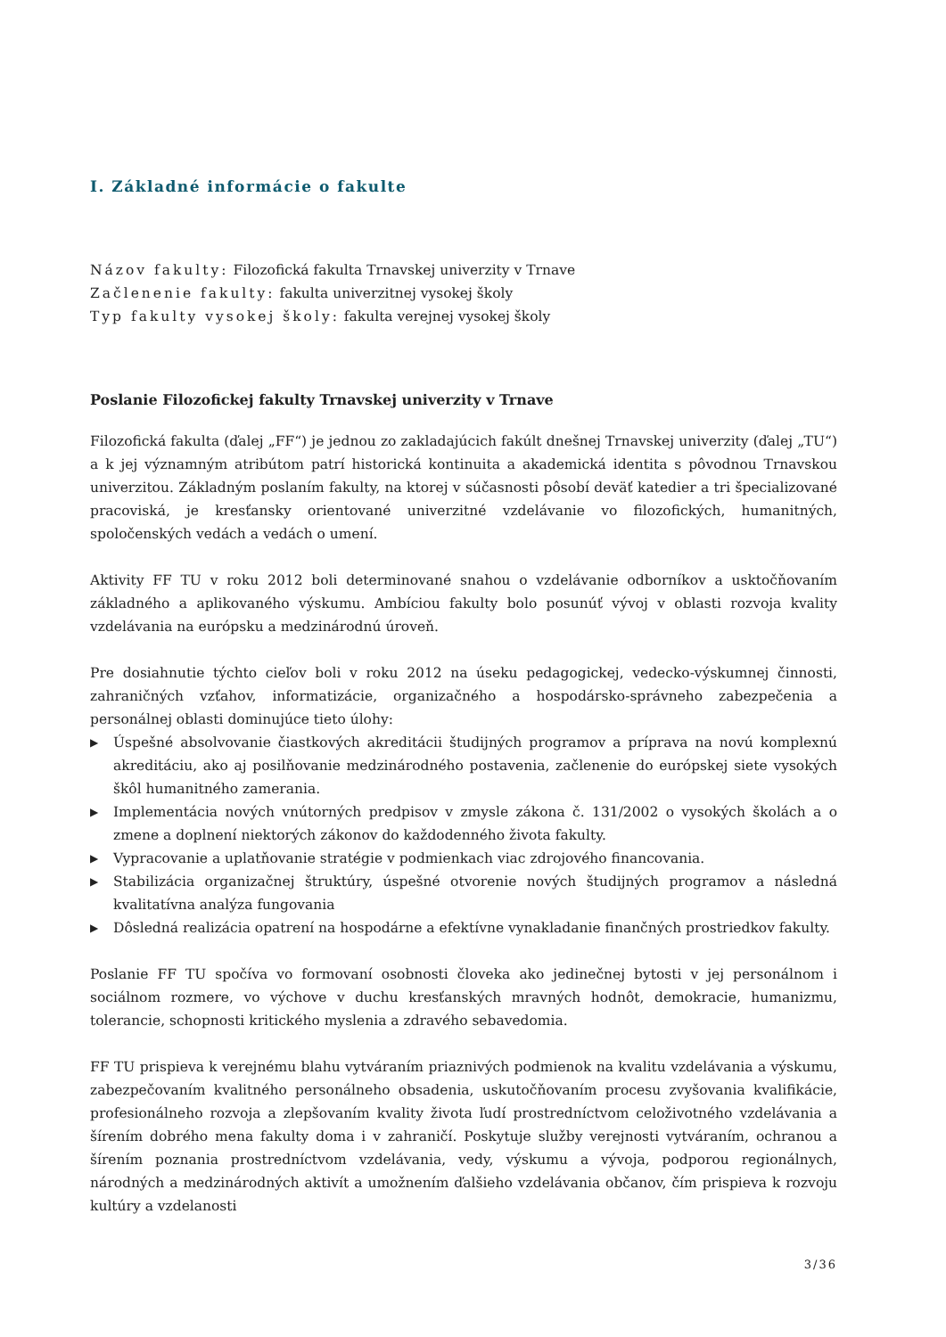I. Základné informácie o fakulte
Názov fakulty: Filozofická fakulta Trnavskej univerzity v Trnave
Začlenenie fakulty: fakulta univerzitnej vysokej školy
Typ fakulty vysokej školy: fakulta verejnej vysokej školy
Poslanie Filozofickej fakulty Trnavskej univerzity v Trnave
Filozofická fakulta (ďalej „FF“) je jednou zo zakladajúcich fakúlt dnešnej Trnavskej univerzity (ďalej „TU“) a k jej významným atribútom patrí historická kontinuita a akademická identita s pôvodnou Trnavskou univerzitou. Základným poslaním fakulty, na ktorej v súčasnosti pôsobí deväť katedier a tri špecializované pracoviská, je kresťansky orientované univerzitné vzdelávanie vo filozofických, humanitných, spoločenských vedách a vedách o umení.
Aktivity FF TU v roku 2012 boli determinované snahou o vzdelávanie odborníkov a usktočňovaním základného a aplikovaného výskumu. Ambíciou fakulty bolo posunúť vývoj v oblasti rozvoja kvality vzdelávania na európsku a medzinárodnú úroveň.
Pre dosiahnutie týchto cieľov boli v roku 2012 na úseku pedagogickej, vedecko-výskumnej činnosti, zahraničných vzťahov, informatizácie, organizačného a hospodársko-správneho zabezpečenia a personálnej oblasti dominujúce tieto úlohy:
▶ Úspešné absolvovanie čiastkových akreditácii študijných programov a príprava na novú komplexnú akreditáciu, ako aj posilňovanie medzinárodného postavenia, začlenenie do európskej siete vysokých škôl humanitného zamerania.
▶ Implementácia nových vnútorných predpisov v zmysle zákona č. 131/2002 o vysokých školách a o zmene a doplnení niektorých zákonov do každodenného života fakulty.
▶ Vypracovanie a uplatňovanie stratégie v podmienkach viac zdrojového financovania.
▶ Stabilizácia organizačnej štruktúry, úspešné otvorenie nových študijných programov a následná kvalitatívna analýza fungovania
▶ Dôsledná realizácia opatrení na hospodárne a efektívne vynakladanie finančných prostriedkov fakulty.
Poslanie FF TU spočíva vo formovaní osobnosti človeka ako jedinečnej bytosti v jej personálnom i sociálnom rozmere, vo výchove v duchu kresťanských mravných hodnôt, demokracie, humanizmu, tolerancie, schopnosti kritického myslenia a zdravého sebavedomia.
FF TU prispieva k verejnému blahu vytváraním priaznivých podmienok na kvalitu vzdelávania a výskumu, zabezpečovaním kvalitného personálneho obsadenia, uskutočňovaním procesu zvyšovania kvalifikácie, profesionálneho rozvoja a zlepšovaním kvality života ľudí prostredníctvom celoživotného vzdelávania a šírením dobrého mena fakulty doma i v zahraničí. Poskytuje služby verejnosti vytváraním, ochranou a šírením poznania prostredníctvom vzdelávania, vedy, výskumu a vývoja, podporou regionálnych, národných a medzinárodných aktivít a umožnením ďalšieho vzdelávania občanov, čím prispieva k rozvoju kultúry a vzdelanosti
3/36